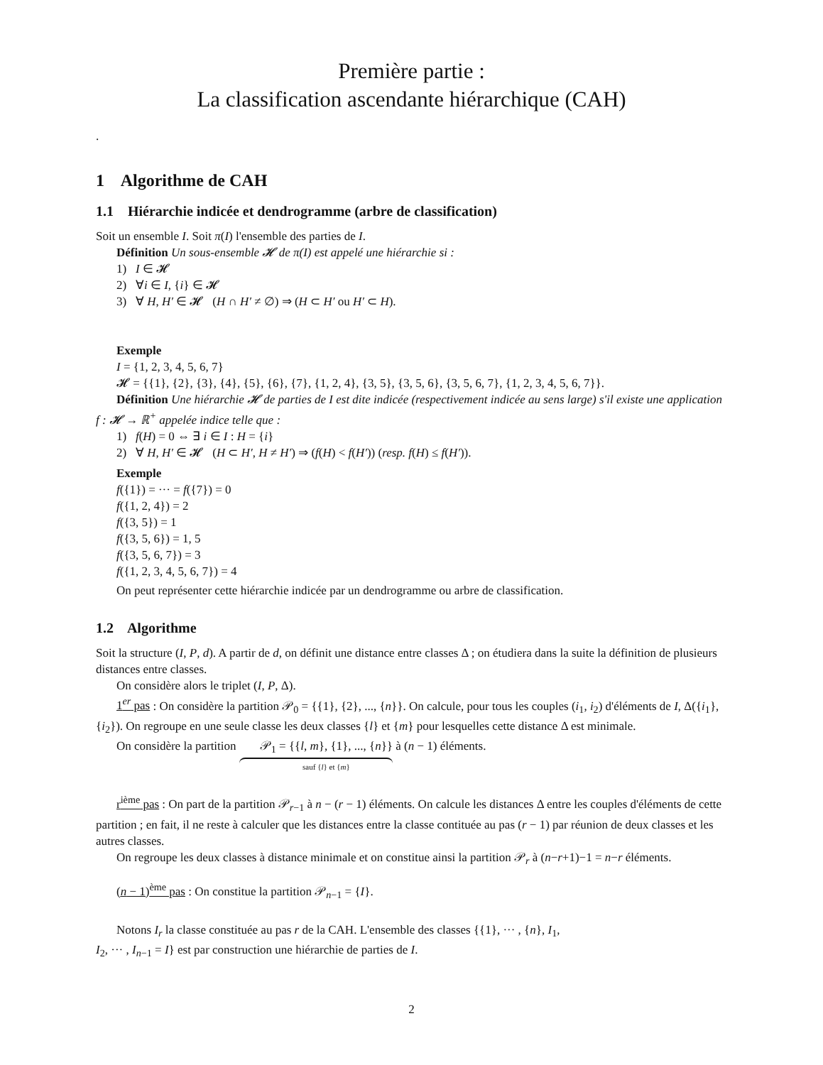Première partie :
La classification ascendante hiérarchique (CAH)
.
1 Algorithme de CAH
1.1 Hiérarchie indicée et dendrogramme (arbre de classification)
Soit un ensemble I. Soit π(I) l'ensemble des parties de I.
Définition Un sous-ensemble 𝓗 de π(I) est appelé une hiérarchie si :
1) I ∈ 𝓗
2) ∀i ∈ I, {i} ∈ 𝓗
3) ∀ H, H′ ∈ 𝓗 (H ∩ H′ ≠ ∅) ⇒ (H ⊂ H′ ou H′ ⊂ H).
Exemple
I = {1, 2, 3, 4, 5, 6, 7}
𝓗 = {{1}, {2}, {3}, {4}, {5}, {6}, {7}, {1, 2, 4}, {3, 5}, {3, 5, 6}, {3, 5, 6, 7}, {1, 2, 3, 4, 5, 6, 7}}.
Définition Une hiérarchie 𝓗 de parties de I est dite indicée (respectivement indicée au sens large) s'il existe une application f : 𝓗 → ℝ<sup>+</sup> appelée indice telle que :
1) f(H) = 0 ⇔ ∃ i ∈ I : H = {i}
2) ∀ H, H′ ∈ 𝓗 (H ⊂ H′, H ≠ H′) ⇒ (f(H) < f(H′)) (resp. f(H) ≤ f(H′)).
Exemple
f({1}) = ··· = f({7}) = 0
f({1, 2, 4}) = 2
f({3, 5}) = 1
f({3, 5, 6}) = 1, 5
f({3, 5, 6, 7}) = 3
f({1, 2, 3, 4, 5, 6, 7}) = 4
On peut représenter cette hiérarchie indicée par un dendrogramme ou arbre de classification.
1.2 Algorithme
Soit la structure (I, P, d). A partir de d, on définit une distance entre classes Δ ; on étudiera dans la suite la définition de plusieurs distances entre classes.
On considère alors le triplet (I, P, Δ).
1<sup>er</sup> pas : On considère la partition 𝒫<sub>0</sub> = {{1}, {2}, ..., {n}}. On calcule, pour tous les couples (i<sub>1</sub>, i<sub>2</sub>) d'éléments de I, Δ({i<sub>1</sub>}, {i<sub>2</sub>}). On regroupe en une seule classe les deux classes {l} et {m} pour lesquelles cette distance Δ est minimale.
On considère la partition 𝒫<sub>1</sub> = {{l, m}, {1}, ..., {n}} sauf {l} et {m} à (n − 1) éléments.
r<sup>ième</sup> pas : On part de la partition 𝒫<sub>r−1</sub> à n − (r − 1) éléments. On calcule les distances Δ entre les couples d'éléments de cette partition ; en fait, il ne reste à calculer que les distances entre la classe contituée au pas (r − 1) par réunion de deux classes et les autres classes.
On regroupe les deux classes à distance minimale et on constitue ainsi la partition 𝒫<sub>r</sub> à (n−r+1)−1 = n−r éléments.
(n − 1)<sup>ème</sup> pas : On constitue la partition 𝒫<sub>n−1</sub> = {I}.
Notons I<sub>r</sub> la classe constituée au pas r de la CAH. L'ensemble des classes {{1}, ··· , {n}, I<sub>1</sub>,
I<sub>2</sub>, ··· , I<sub>n−1</sub> = I} est par construction une hiérarchie de parties de I.
2